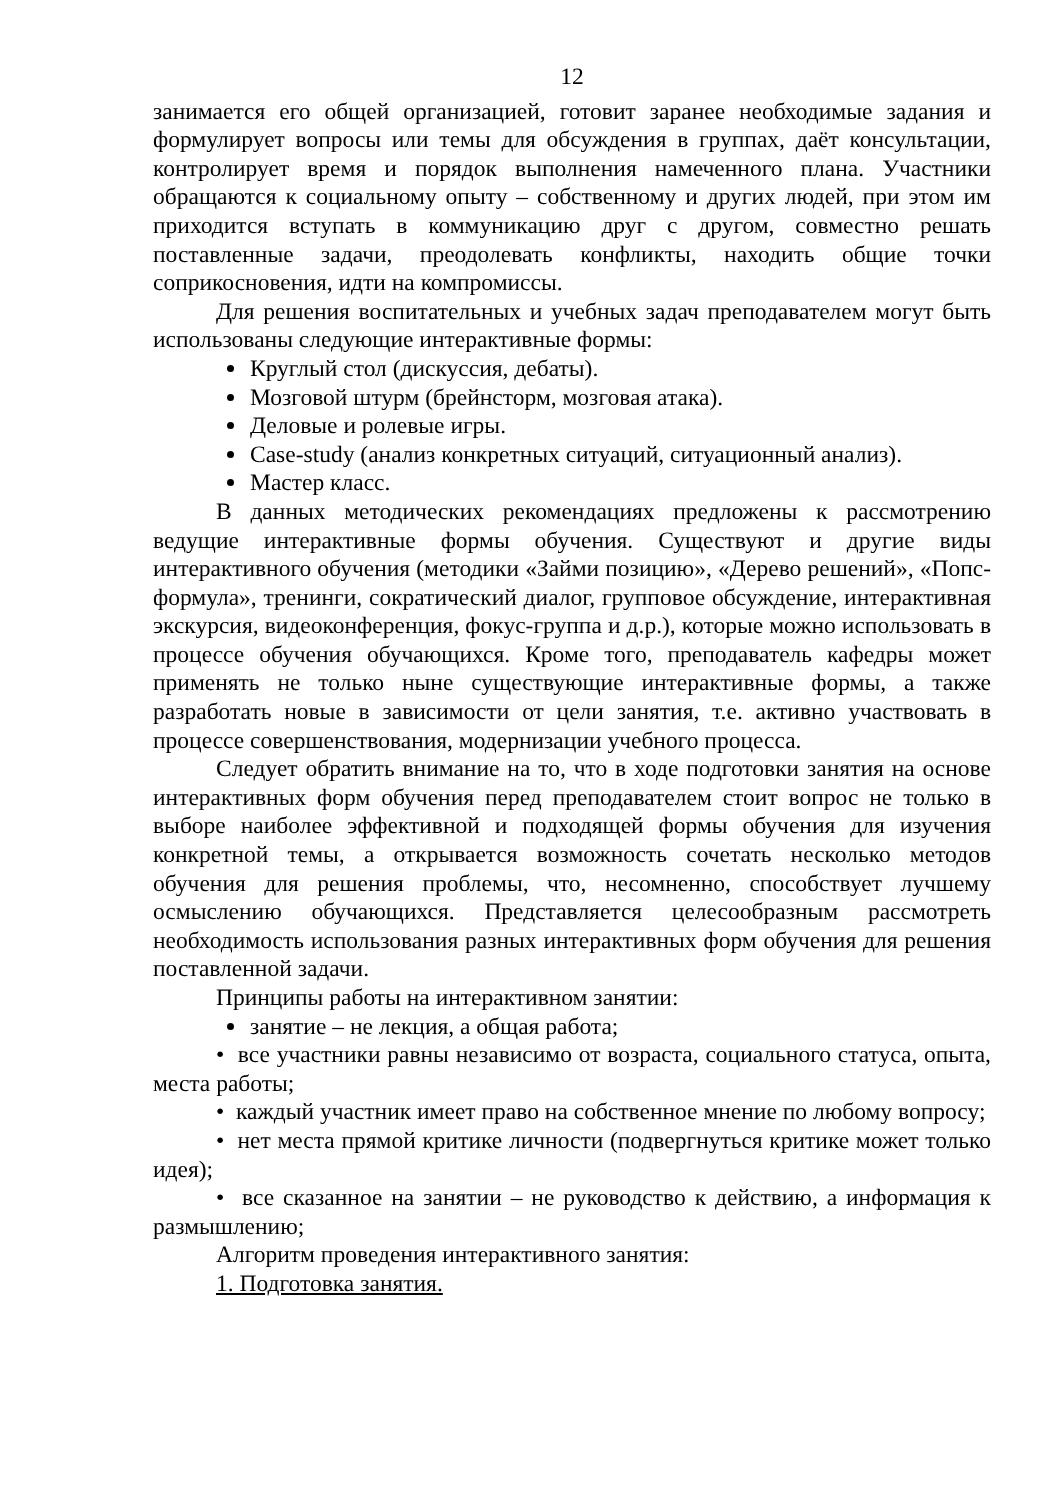12
занимается его общей организацией, готовит заранее необходимые задания и формулирует вопросы или темы для обсуждения в группах, даёт консультации, контролирует время и порядок выполнения намеченного плана. Участники обращаются к социальному опыту – собственному и других людей, при этом им приходится вступать в коммуникацию друг с другом, совместно решать поставленные задачи, преодолевать конфликты, находить общие точки соприкосновения, идти на компромиссы.
Для решения воспитательных и учебных задач преподавателем могут быть использованы следующие интерактивные формы:
Круглый стол (дискуссия, дебаты).
Мозговой штурм (брейнсторм, мозговая атака).
Деловые и ролевые игры.
Case-study (анализ конкретных ситуаций, ситуационный анализ).
Мастер класс.
В данных методических рекомендациях предложены к рассмотрению ведущие интерактивные формы обучения. Существуют и другие виды интерактивного обучения (методики «Займи позицию», «Дерево решений», «Попс-формула», тренинги, сократический диалог, групповое обсуждение, интерактивная экскурсия, видеоконференция, фокус-группа и д.р.), которые можно использовать в процессе обучения обучающихся. Кроме того, преподаватель кафедры может применять не только ныне существующие интерактивные формы, а также разработать новые в зависимости от цели занятия, т.е. активно участвовать в процессе совершенствования, модернизации учебного процесса.
Следует обратить внимание на то, что в ходе подготовки занятия на основе интерактивных форм обучения перед преподавателем стоит вопрос не только в выборе наиболее эффективной и подходящей формы обучения для изучения конкретной темы, а открывается возможность сочетать несколько методов обучения для решения проблемы, что, несомненно, способствует лучшему осмыслению обучающихся. Представляется целесообразным рассмотреть необходимость использования разных интерактивных форм обучения для решения поставленной задачи.
Принципы работы на интерактивном занятии:
занятие – не лекция, а общая работа;
• все участники равны независимо от возраста, социального статуса, опыта, места работы;
• каждый участник имеет право на собственное мнение по любому вопросу;
• нет места прямой критике личности (подвергнуться критике может только идея);
• все сказанное на занятии – не руководство к действию, а информация к размышлению;
Алгоритм проведения интерактивного занятия:
1. Подготовка занятия.